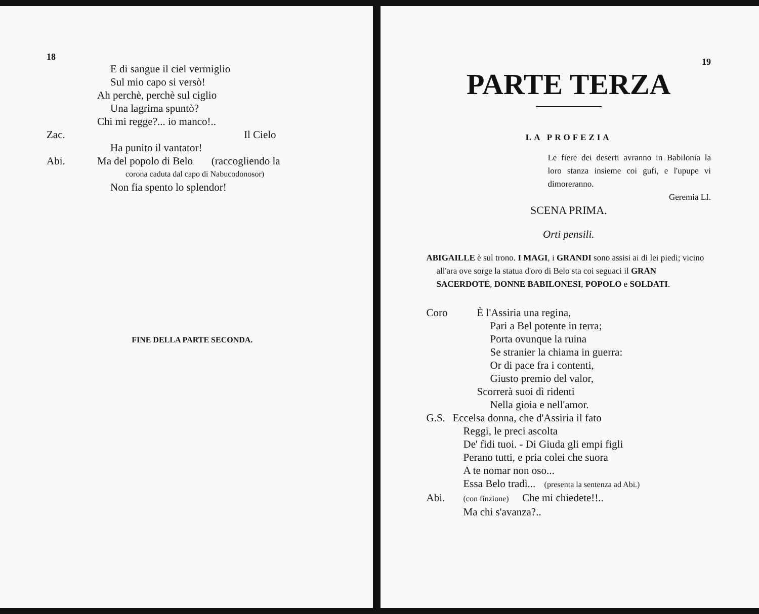18
E di sangue il ciel vermiglio
Sul mio capo si versò!
Ah perchè, perchè sul ciglio
Una lagrima spuntò?
Chi mi regge?... io manco!..
Zac. Il Cielo
Ha punito il vantator!
Abi. Ma del popolo di Belo (raccogliendo la
corona caduta dal capo di Nabucodonosor)
Non fia spento lo splendor!
FINE DELLA PARTE SECONDA.
19
PARTE TERZA
LA PROFEZIA
Le fiere dei deserti avranno in Babilonia la loro stanza insieme coi gufi, e l'upupe vi dimoreranno.
Geremia LI.
SCENA PRIMA.
Orti pensili.
ABIGAILLE è sul trono. I MAGI, i GRANDI sono assisi ai di lei piedi; vicino all'ara ove sorge la statua d'oro di Belo sta coi seguaci il GRAN SACERDOTE, DONNE BABILONESI, POPOLO e SOLDATI.
Coro È l'Assiria una regina,
Pari a Bel potente in terra;
Porta ovunque la ruina
Se stranier la chiama in guerra:
Or di pace fra i contenti,
Giusto premio del valor,
Scorrerà suoi dì ridenti
Nella gioia e nell'amor.
G.S. Eccelsa donna, che d'Assiria il fato
Reggi, le preci ascolta
De' fidi tuoi. - Di Giuda gli empi figli
Perano tutti, e pria colei che suora
A te nomar non oso...
Essa Belo tradì... (presenta la sentenza ad Abi.)
Abi. (con finzione) Che mi chiedete!!..
Ma chi s'avanza?..